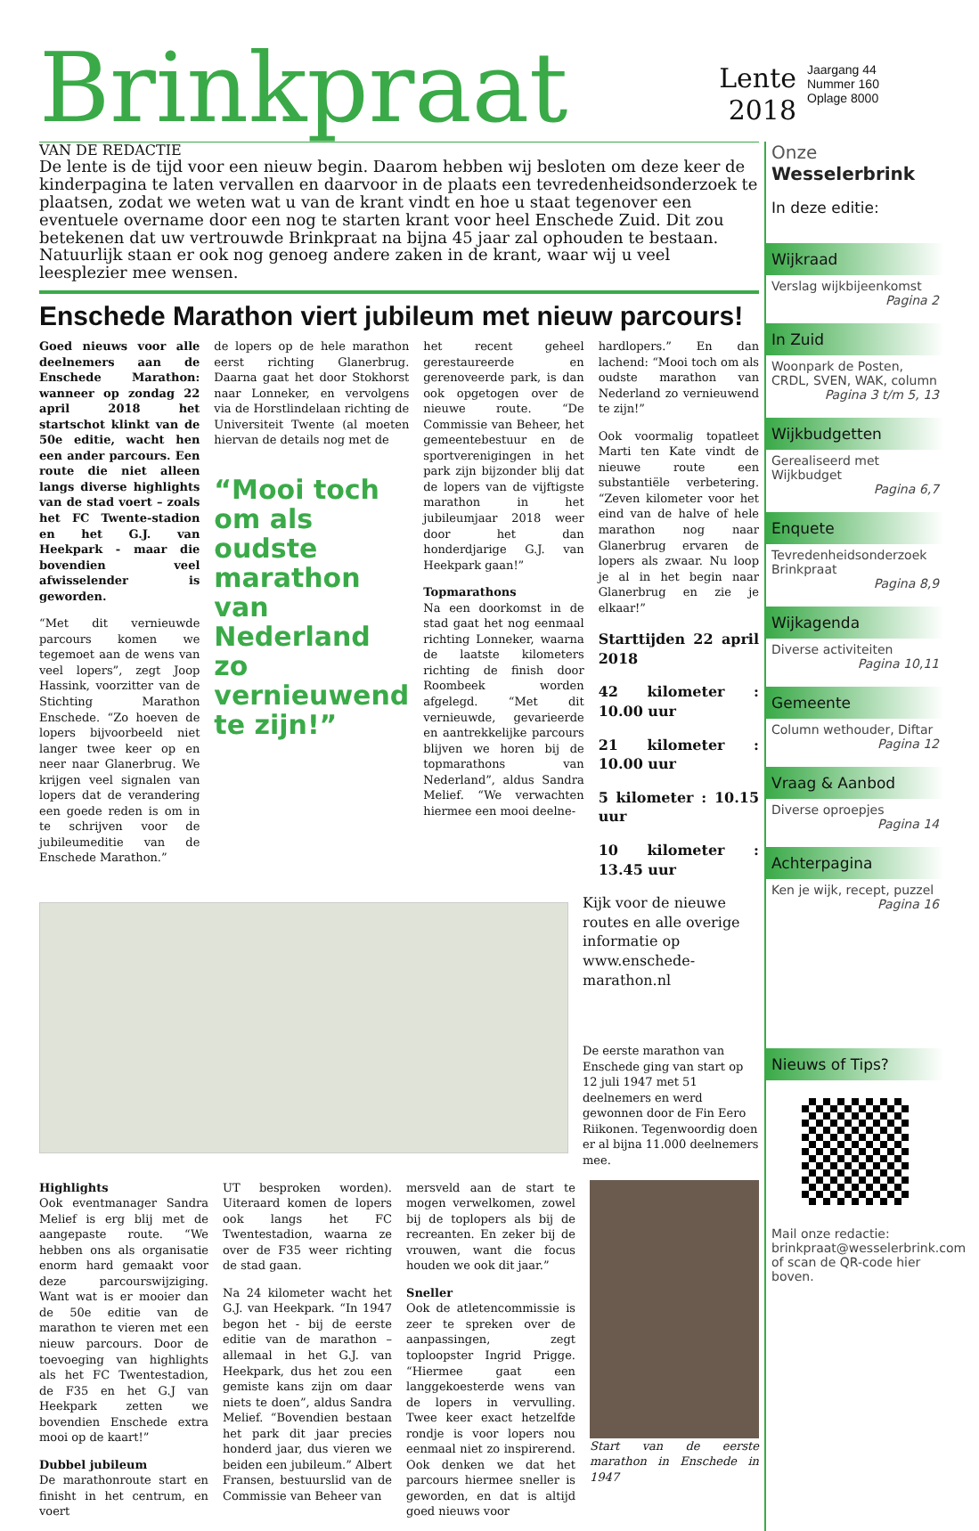Brinkpraat
Lente
2018
Jaargang 44
Nummer 160
Oplage 8000
VAN DE REDACTIE
De lente is de tijd voor een nieuw begin. Daarom hebben wij besloten om deze keer de kinderpagina te laten vervallen en daarvoor in de plaats een tevreden­heidsonderzoek te plaatsen, zodat we weten wat u van de krant vindt en hoe u staat tegenover een eventuele overname door een nog te starten krant voor heel Enschede Zuid. Dit zou betekenen dat uw vertrouwde Brinkpraat na bijna 45 jaar zal ophouden te bestaan. Natuurlijk staan er ook nog genoeg andere zaken in de krant, waar wij u veel leesplezier mee wensen.
Enschede Marathon viert jubileum met nieuw parcours!
Goed nieuws voor alle deelnemers aan de Enschede Marathon: wanneer op zondag 22 april 2018 het startschot klinkt van de 50e editie, wacht hen een ander parcours. Een route die niet alleen langs diverse highlights van de stad voert – zoals het FC Twente-stadion en het G.J. van Heekpark - maar die bovendien veel afwisselender is geworden.
“Met dit vernieuwde parcours komen we tegemoet aan de wens van veel lopers”, zegt Joop Hassink, voorzitter van de Stichting Marathon Enschede. “Zo hoeven de lopers bijvoorbeeld niet langer twee keer op en neer naar Glanerbrug. We krijgen veel signalen van lopers dat de verandering een goede reden is om in te schrijven voor de jubileumeditie van de Enschede Marathon.”
de lopers op de hele marathon eerst richting Glanerbrug. Daarna gaat het door Stokhorst naar Lonneker, en vervolgens via de Horstlindelaan richting de Universiteit Twente (al moeten hiervan de details nog met de
“Mooi toch om als oudste marathon van Nederland zo vernieuwend te zijn!”
het recent geheel gerestaureerde en gerenoveerde park, is dan ook opgetogen over de nieuwe route. “De Commissie van Beheer, het gemeentebestuur en de sportverenigingen in het park zijn bijzonder blij dat de lopers van de vijftigste marathon in het jubileumjaar 2018 weer door het dan honderdjarige G.J. van Heekpark gaan!”
Topmarathons
Na een doorkomst in de stad gaat het nog eenmaal richting Lonneker, waarna de laatste kilometers richting de finish door Roombeek worden afgelegd. “Met dit vernieuwde, gevarieerde en aantrekkelijke parcours blijven we horen bij de topmarathons van Nederland”, aldus Sandra Melief. “We verwachten hiermee een mooi deelne-
hardlopers.” En dan lachend: “Mooi toch om als oudste marathon van Nederland zo vernieuwend te zijn!”
Ook voormalig topatleet Marti ten Kate vindt de nieuwe route een substantiële verbetering. “Zeven kilometer voor het eind van de halve of hele marathon nog naar Glanerbrug ervaren de lopers als zwaar. Nu loop je al in het begin naar Glanerbrug en zie je elkaar!”
Starttijden 22 april 2018
42 kilometer : 10.00 uur
21 kilometer : 10.00 uur
5 kilometer : 10.15 uur
10 kilometer : 13.45 uur
Kijk voor de nieuwe routes en alle overige informatie op www.enschede-marathon.nl
De eerste marathon van Enschede ging van start op 12 juli 1947 met 51 deelnemers en werd gewonnen door de Fin Eero Riikonen. Tegenwoordig doen er al bijna 11.000 deelnemers mee.
Highlights
Ook eventmanager Sandra Melief is erg blij met de aangepaste route. “We hebben ons als organisatie enorm hard gemaakt voor deze parcourswijziging. Want wat is er mooier dan de 50e editie van de marathon te vieren met een nieuw parcours. Door de toevoeging van highlights als het FC Twentestadion, de F35 en het G.J van Heekpark zetten we bovendien Enschede extra mooi op de kaart!”
Dubbel jubileum
De marathonroute start en finisht in het centrum, en voert
UT besproken worden). Uiteraard komen de lopers ook langs het FC Twentestadion, waarna ze over de F35 weer richting de stad gaan.
Na 24 kilometer wacht het G.J. van Heekpark. “In 1947 begon het - bij de eerste editie van de marathon – allemaal in het G.J. van Heekpark, dus het zou een gemiste kans zijn om daar niets te doen”, aldus Sandra Melief. “Bovendien bestaan het park dit jaar precies honderd jaar, dus vieren we beiden een jubileum.” Albert Fransen, bestuurslid van de Commissie van Beheer van
mersveld aan de start te mogen verwelkomen, zowel bij de toplopers als bij de recreanten. En zeker bij de vrouwen, want die focus houden we ook dit jaar.”
Sneller
Ook de atletencommissie is zeer te spreken over de aanpassingen, zegt toploopster Ingrid Prigge. “Hiermee gaat een langgekoesterde wens van de lopers in vervulling. Twee keer exact hetzelfde rondje is voor lopers nou eenmaal niet zo inspirerend. Ook denken we dat het parcours hiermee sneller is geworden, en dat is altijd goed nieuws voor
Start van de eerste marathon in Enschede in 1947
Onze
Wesselerbrink
In deze editie:
Wijkraad
Verslag wijkbijeenkomst
Pagina 2
In Zuid
Woonpark de Posten, CRDL, SVEN, WAK, column
Pagina 3 t/m 5, 13
Wijkbudgetten
Gerealiseerd met Wijkbudget
Pagina 6,7
Enquete
Tevredenheidsonderzoek Brinkpraat
Pagina 8,9
Wijkagenda
Diverse activiteiten
Pagina 10,11
Gemeente
Column wethouder, Diftar
Pagina 12
Vraag & Aanbod
Diverse oproepjes
Pagina 14
Achterpagina
Ken je wijk, recept, puzzel
Pagina 16
Nieuws of Tips?
Mail onze redactie:
brinkpraat@wesselerbrink.com
of scan de QR-code hier boven.